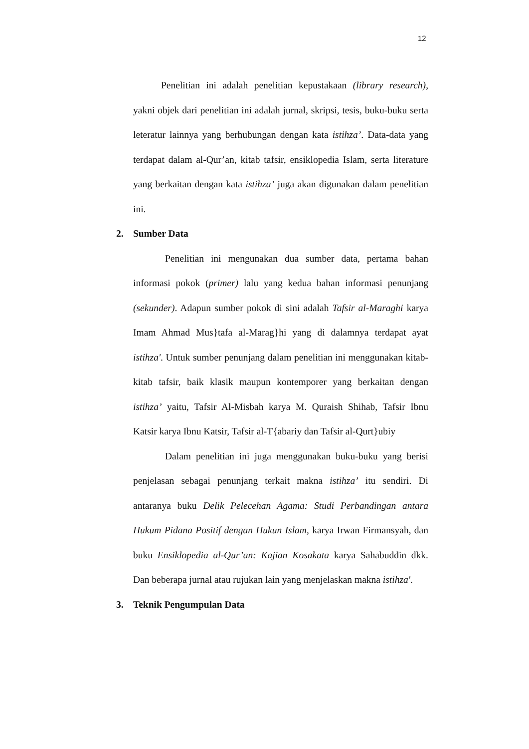12
Penelitian ini adalah penelitian kepustakaan (library research), yakni objek dari penelitian ini adalah jurnal, skripsi, tesis, buku-buku serta leteratur lainnya yang berhubungan dengan kata istihza’. Data-data yang terdapat dalam al-Qur’an, kitab tafsir, ensiklopedia Islam, serta literature yang berkaitan dengan kata istihza’ juga akan digunakan dalam penelitian ini.
2. Sumber Data
Penelitian ini mengunakan dua sumber data, pertama bahan informasi pokok (primer) lalu yang kedua bahan informasi penunjang (sekunder). Adapun sumber pokok di sini adalah Tafsir al-Maraghi karya Imam Ahmad Mus}tafa al-Marag}hi yang di dalamnya terdapat ayat istihza'. Untuk sumber penunjang dalam penelitian ini menggunakan kitab-kitab tafsir, baik klasik maupun kontemporer yang berkaitan dengan istihza’ yaitu, Tafsir Al-Misbah karya M. Quraish Shihab, Tafsir Ibnu Katsir karya Ibnu Katsir, Tafsir al-T{abariy dan Tafsir al-Qurt}ubiy
Dalam penelitian ini juga menggunakan buku-buku yang berisi penjelasan sebagai penunjang terkait makna istihza’ itu sendiri. Di antaranya buku Delik Pelecehan Agama: Studi Perbandingan antara Hukum Pidana Positif dengan Hukun Islam, karya Irwan Firmansyah, dan buku Ensiklopedia al-Qur’an: Kajian Kosakata karya Sahabuddin dkk. Dan beberapa jurnal atau rujukan lain yang menjelaskan makna istihza'.
3. Teknik Pengumpulan Data